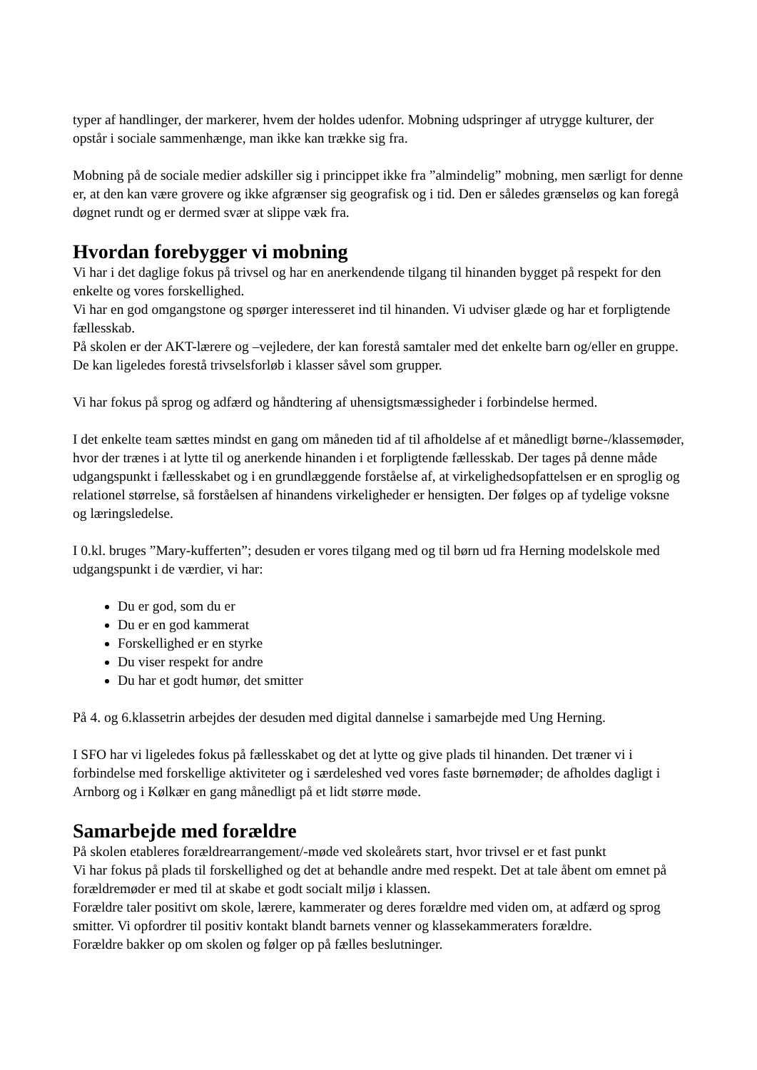typer af handlinger, der markerer, hvem der holdes udenfor. Mobning udspringer af utrygge kulturer, der opstår i sociale sammenhænge, man ikke kan trække sig fra.
Mobning på de sociale medier adskiller sig i princippet ikke fra ”almindelig” mobning, men særligt for denne er, at den kan være grovere og ikke afgrænser sig geografisk og i tid. Den er således grænseløs og kan foregå døgnet rundt og er dermed svær at slippe væk fra.
Hvordan forebygger vi mobning
Vi har i det daglige fokus på trivsel og har en anerkendende tilgang til hinanden bygget på respekt for den enkelte og vores forskellighed.
Vi har en god omgangstone og spørger interesseret ind til hinanden. Vi udviser glæde og har et forpligtende fællesskab.
På skolen er der AKT-lærere og –vejledere, der kan forestå samtaler med det enkelte barn og/eller en gruppe. De kan ligeledes forestå trivselsforløb i klasser såvel som grupper.
Vi har fokus på sprog og adfærd og håndtering af uhensigtsmæssigheder i forbindelse hermed.
I det enkelte team sættes mindst en gang om måneden tid af til afholdelse af et månedligt børne-/klassemøder, hvor der trænes i at lytte til og anerkende hinanden i et forpligtende fællesskab. Der tages på denne måde udgangspunkt i fællesskabet og i en grundlæggende forståelse af, at virkelighedsopfattelsen er en sproglig og relationel størrelse, så forståelsen af hinandens virkeligheder er hensigten. Der følges op af tydelige voksne og læringsledelse.
I 0.kl. bruges ”Mary-kufferten”; desuden er vores tilgang med og til børn ud fra Herning modelskole med udgangspunkt i de værdier, vi har:
Du er god, som du er
Du er en god kammerat
Forskellighed er en styrke
Du viser respekt for andre
Du har et godt humør, det smitter
På 4. og 6.klassetrin arbejdes der desuden med digital dannelse i samarbejde med Ung Herning.
I SFO har vi ligeledes fokus på fællesskabet og det at lytte og give plads til hinanden. Det træner vi i forbindelse med forskellige aktiviteter og i særdeleshed ved vores faste børnemøder; de afholdes dagligt i Arnborg og i Kølkær en gang månedligt på et lidt større møde.
Samarbejde med forældre
På skolen etableres forældrearrangement/-møde ved skoleårets start, hvor trivsel er et fast punkt
Vi har fokus på plads til forskellighed og det at behandle andre med respekt. Det at tale åbent om emnet på forældremøder er med til at skabe et godt socialt miljø i klassen.
Forældre taler positivt om skole, lærere, kammerater og deres forældre med viden om, at adfærd og sprog smitter. Vi opfordrer til positiv kontakt blandt barnets venner og klassekammeraters forældre.
Forældre bakker op om skolen og følger op på fælles beslutninger.